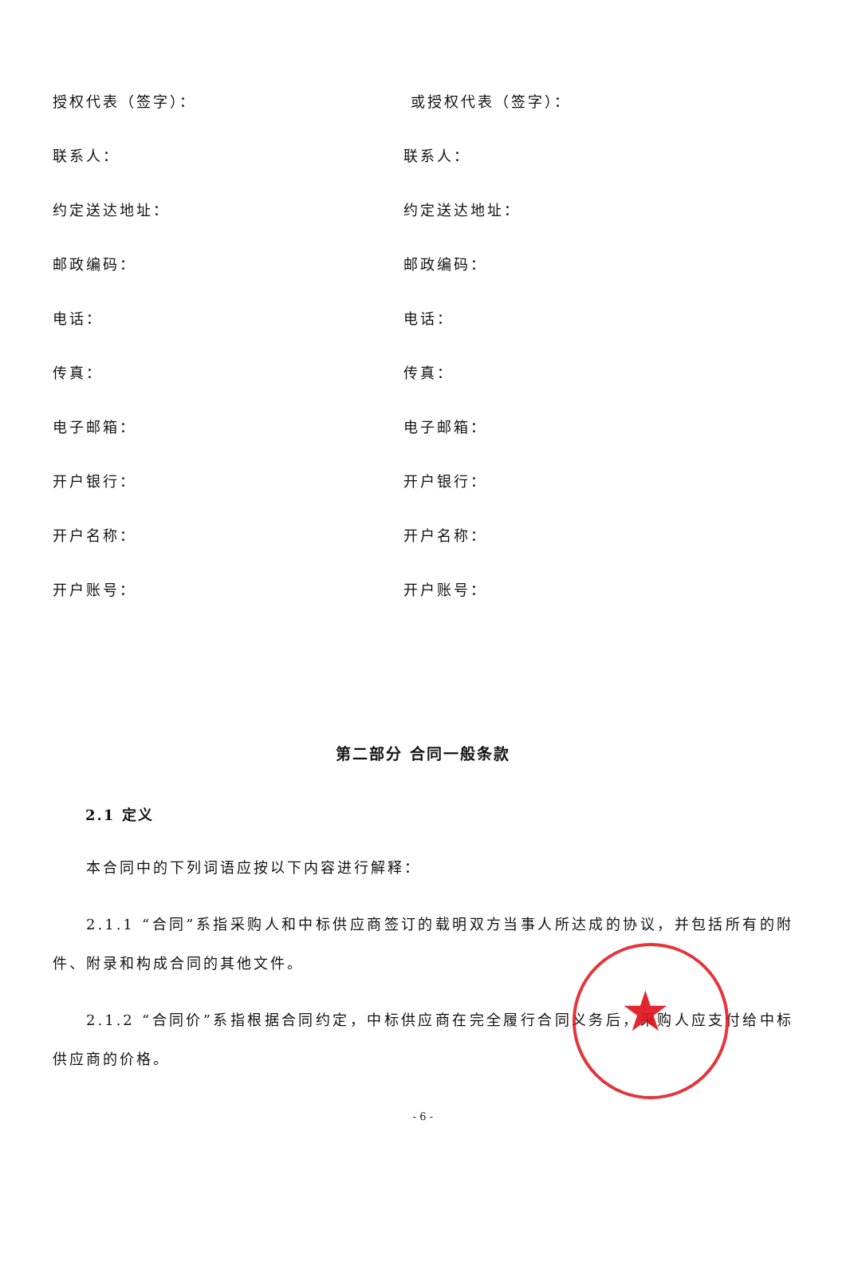授权代表（签字）： 或授权代表（签字）：
联系人： 联系人：
约定送达地址： 约定送达地址：
邮政编码： 邮政编码：
电话： 电话：
传真： 传真：
电子邮箱： 电子邮箱：
开户银行： 开户银行：
开户名称： 开户名称：
开户账号： 开户账号：
第二部分 合同一般条款
2.1 定义
本合同中的下列词语应按以下内容进行解释：
2.1.1 “合同”系指采购人和中标供应商签订的载明双方当事人所达成的协议，并包括所有的附件、附录和构成合同的其他文件。
2.1.2 “合同价”系指根据合同约定，中标供应商在完全履行合同义务后，采购人应支付给中标供应商的价格。
- 6 -
★